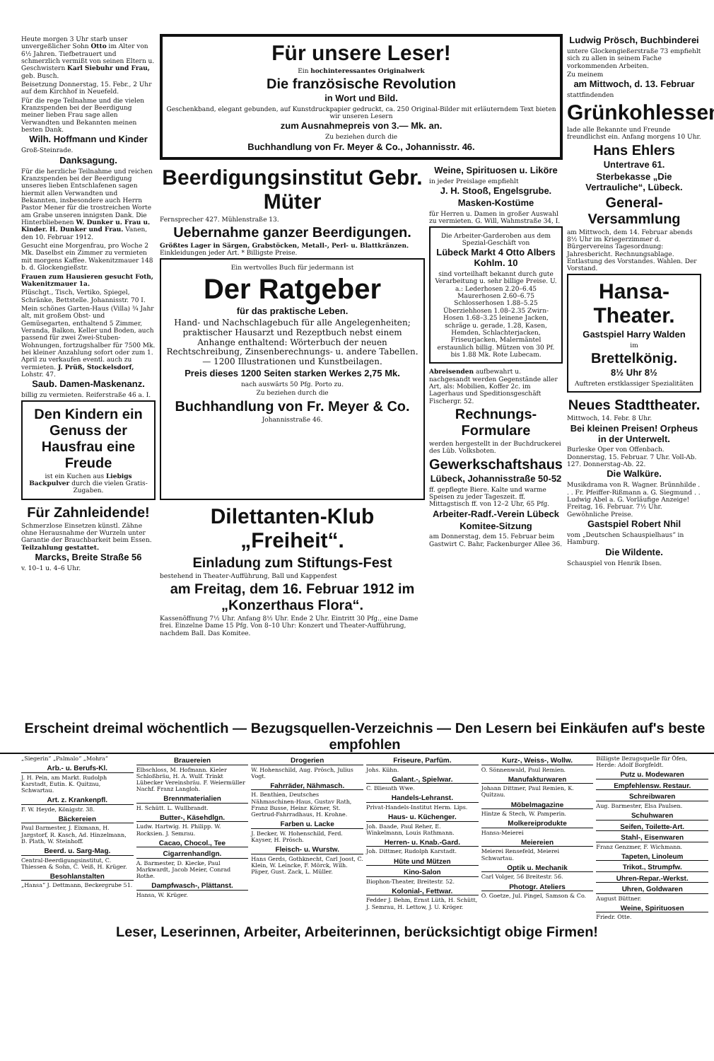Heute morgen 3 Uhr starb unser unvergeßlicher Sohn Otto im Alter von 6½ Jahren. Tiefbetrauert und schmerzlich vermißt von seinen Eltern u. Geschwistern Karl Siebuhr und Frau, geb. Busch.
Beisetzung Donnerstag, 15. Febr., 2 Uhr auf dem Kirchhof in Neuefeld.
Für die rege Teilnahme und die vielen Kranzspenden bei der Beerdigung meiner lieben Frau sage allen Verwandten und Bekannten meinen besten Dank.
Wilh. Hoffmann und Kinder
Groß-Steinrade.
Danksagung.
Für die herzliche Teilnahme und reichen Kranzspenden bei der Beerdigung unseres lieben Entschlafenen sagen hiermit allen Verwandten und Bekannten, insbesondere auch Herrn Pastor Mener für die trostreichen Worte am Grabe unseren innigsten Dank. Die Hinterbliebenen W. Dunker u. Frau u. Kinder. H. Dunker und Frau. Vanen, den 10. Februar 1912.
Gesucht eine Morgenfrau, pro Woche 2 Mk. Daselbst ein Zimmer zu vermieten mit morgens Kaffee. Wakenitzmauer 148 b. d. Glockengießstr.
Frauen zum Hausieren gesucht Foth, Wakenitzmauer 1a.
Plüschgt., Tisch, Vertiko, Spiegel, Schränke, Bettstelle. Johannisstr. 70 I.
Mein schönes Garten-Haus (Villa) ¾ Jahr alt, mit großem Obst- und Gemüsegarten, enthaltend 5 Zimmer, Veranda, Balkon, Keller und Boden, auch passend für zwei Zwei-Stuben-Wohnungen, fortzugshalber für 7500 Mk. bei kleiner Anzahlung sofort oder zum 1. April zu verkaufen eventl. auch zu vermieten. J. Prüß, Stockelsdorf, Lohstr. 47.
Saub. Damen-Maskenanz.
billig zu vermieten. Reiferstraße 46 a. I.
Den Kindern ein Genuss der Hausfrau eine Freude
ist ein Kuchen aus Liebigs Backpulver durch die vielen Gratis-Zugaben.
Für Zahnleidende!
Schmerzlose Einsetzen künstl. Zähne ohne Herausnahme der Wurzeln unter Garantie der Brauchbarkeit beim Essen. Teilzahlung gestattet.
Marcks, Breite Straße 56
v. 10–1 u. 4–6 Uhr.
Für unsere Leser!
Ein hochinteressantes Originalwerk
Die französische Revolution
in Wort und Bild.
Geschenkband, elegant gebunden, auf Kunstdruckpapier gedruckt, ca. 250 Original-Bilder mit erläuterndem Text bieten wir unseren Lesern
zum Ausnahmepreis von 3.— Mk. an.
Zu beziehen durch die
Buchhandlung von Fr. Meyer & Co., Johannisstr. 46.
Beerdigungsinstitut Gebr. Müter
Fernsprecher 427. Mühlenstraße 13.
Uebernahme ganzer Beerdigungen.
Größtes Lager in Särgen, Grabstöcken, Metall-, Perl- u. Blattkränzen. Einkleidungen jeder Art. * Billigste Preise.
Ein wertvolles Buch für jedermann ist
Der Ratgeber
für das praktische Leben.
Hand- und Nachschlagebuch für alle Angelegenheiten; praktischer Hausarzt und Rezeptbuch nebst einem Anhange enthaltend: Wörterbuch der neuen Rechtschreibung, Zinsenberechnungs- u. andere Tabellen. — 1200 Illustrationen und Kunstbeilagen.
Preis dieses 1200 Seiten starken Werkes 2,75 Mk.
nach auswärts 50 Pfg. Porto zu.
Zu beziehen durch die
Buchhandlung von Fr. Meyer & Co.
Johannisstraße 46.
Dilettanten-Klub „Freiheit“.
Einladung zum Stiftungs-Fest
bestehend in Theater-Aufführung, Ball und Kappenfest
am Freitag, dem 16. Februar 1912 im „Konzerthaus Flora“.
Kassenöffnung 7½ Uhr. Anfang 8½ Uhr. Ende 2 Uhr. Eintritt 30 Pfg., eine Dame frei. Einzelne Dame 15 Pfg. Von 8–10 Uhr: Konzert und Theater-Aufführung, nachdem Ball. Das Komitee.
Weine, Spirituosen u. Liköre
in jeder Preislage empfiehlt
J. H. Stooß, Engelsgrube.
Masken-Kostüme
für Herren u. Damen in großer Auswahl zu vermieten. G. Will, Wahmstraße 34, I.
Die Arbeiter-Garderoben aus dem Spezial-Geschäft von
Lübeck Markt 4 Otto Albers Kohlm. 10
sind vorteilhaft bekannt durch gute Verarbeitung u. sehr billige Preise. U. a.: Lederhosen 2.20–6.45 Maurerhosen 2.60–6.75 Schlosserhosen 1.88–5.25 Überziehhosen 1.08–2.35 Zwirn-Hosen 1.68–3.25 leinene Jacken, schräge u. gerade, 1.28, Kasen, Hemden, Schlachterjacken, Friseurjacken, Malermäntel erstaunlich billig. Mützen von 30 Pf. bis 1.88 Mk. Rote Lubecam.
Abreisenden aufbewahrt u. nachgesandt werden Gegenstände aller Art, als: Mobilien, Koffer 2c. im Lagerhaus und Speditionsgeschäft Fischergr. 52.
Rechnungs-Formulare
werden hergestellt in der Buchdruckerei des Lüb. Volksboten.
Gewerkschaftshaus
Lübeck, Johannisstraße 50-52
ff. gepflegte Biere. Kalte und warme Speisen zu jeder Tageszeit. ff. Mittagstisch ff. von 12–2 Uhr, 65 Pfg.
Arbeiter-Radf.-Verein Lübeck
Komitee-Sitzung
am Donnerstag, dem 15. Februar beim Gastwirt C. Bahr, Fackenburger Allee 36.
Ludwig Prösch, Buchbinderei
untere Glockengießerstraße 73 empfiehlt sich zu allen in seinem Fache vorkommenden Arbeiten.
Zu meinem
am Mittwoch, d. 13. Februar
stattfindenden
Grünkohlessen
lade alle Bekannte und Freunde freundlichst ein. Anfang morgens 10 Uhr.
Hans Ehlers
Untertrave 61.
Sterbekasse „Die Vertrauliche“, Lübeck.
General-Versammlung
am Mittwoch, dem 14. Februar abends 8½ Uhr im Kriegerzimmer d. Bürgervereins Tagesordnung: Jahresbericht. Rechnungsablage. Entlastung des Vorstandes. Wahlen. Der Vorstand.
Hansa-Theater.
Gastspiel Harry Walden
im
Brettelkönig.
8½ Uhr 8½
Auftreten erstklassiger Spezialitäten
Neues Stadttheater.
Mittwoch, 14. Febr. 8 Uhr.
Bei kleinen Preisen! Orpheus in der Unterwelt.
Burleske Oper von Offenbach. Donnerstag, 15. Februar. 7 Uhr. Voll-Ab. 127. Donnerstag-Ab. 22.
Die Walküre.
Musikdrama von R. Wagner. Brünnhilde . . . Fr. Pfeiffer-Rißmann a. G. Siegmund . . Ludwig Abel a. G. Vorläufige Anzeige! Freitag, 16. Februar. 7½ Uhr. Gewöhnliche Preise.
Gastspiel Robert Nhil
vom „Deutschen Schauspielhaus“ in Hamburg.
Die Wildente.
Schauspiel von Henrik Ibsen.
Erscheint dreimal wöchentlich — Bezugsquellen-Verzeichnis — Den Lesern bei Einkäufen auf's beste empfohlen
„Siegerin“ „Palmalo“ „Mohra“
Arb.- u. Berufs-Kl.
J. H. Pein, am Markt. Rudolph Karstadt, Eutin. K. Quitzau, Schwartau.
Art. z. Krankenpfl.
F. W. Heyde, Königstr. 38.
Bäckereien
Paul Barmester, J. Eixmann, H. Jargstorf, R. Kasch, Ad. Hinzelmann, B. Plath, W. Steinhoff.
Beerd. u. Sarg-Mag.
Central-Beerdigungsinstitut, C. Thiessen & Sohn, C. Veiß, H. Krüger.
Besohlanstalten
„Hansa“ J. Dettmann, Beckergrube 51.
Brauereien
Elbschloss, M. Hofmann. Kieler Schloßbräu, H. A. Wulf. Trinkt Lübecker Vereinsbräu. F. Weiermüller Nachf. Franz Langloh.
Brennmaterialien
H. Schütt. L. Wullbrandt.
Butter-, Käsehdlgn.
Ludw. Hartwig. H. Philipp. W. Rocksien. J. Semrau.
Cacao, Chocol., Tee
Cigarrenhandlgn.
A. Barmester, D. Kiecke, Paul Markwardt, Jacob Meier, Conrad Rothe.
Dampfwasch-, Plättanst.
Hansa, W. Krüger.
Drogerien
W. Hohenschild, Aug. Prösch, Julius Vogt.
Fahrräder, Nähmasch.
H. Benthien, Deutsches Nähmaschinen-Haus, Gustav Rath, Franz Busse, Heinr. Körner, St. Gertrud-Fahrradhaus, H. Krohne.
Farben u. Lacke
J. Becker, W. Hohenschild, Ferd. Kayser, H. Prösch.
Fleisch- u. Wurstw.
Hans Gerds, Gothknecht, Carl Joost, C. Klein, W. Leincke, F. Mörck, Wilh. Päper, Gust. Zack, L. Müller.
Friseure, Parfüm.
Johs. Kühn.
Galant.-, Spielwar.
C. Bliesath Wwe.
Handels-Lehranst.
Privat-Handels-Institut Herm. Lips.
Haus- u. Küchenger.
Joh. Baade, Paul Reher, E. Winkelmann, Louis Rathmann.
Herren- u. Knab.-Gard.
Joh. Dittmer, Rudolph Karstadt.
Hüte und Mützen
Kino-Salon
Biophon-Theater, Breitestr. 52.
Kolonial-, Fettwar.
Fedder J. Behm, Ernst Lüth, H. Schütt, J. Semrau, H. Lettow, J. U. Kröger.
Kurz-, Weiss-, Wollw.
O. Sönnenwald, Paul Remien.
Manufakturwaren
Johann Dittmer, Paul Remien, K. Quitzau.
Möbelmagazine
Hintze & Stech, W. Pamperin.
Molkereiprodukte
Hansa-Meierei
Meiereien
Meierei Rensefeld, Meierei Schwartau.
Optik u. Mechanik
Carl Volger, 56 Breitestr. 56.
Photogr. Ateliers
O. Goetze, Jul. Pingel, Samson & Co.
Billigste Bezugsquelle für Öfen, Herde: Adolf Borgfeldt.
Putz u. Modewaren
Empfehlensw. Restaur.
Schreibwaren
Aug. Barmester, Elsa Paulsen.
Schuhwaren
Seifen, Toilette-Art.
Stahl-, Eisenwaren
Franz Genzmer, F. Wichmann.
Tapeten, Linoleum
Trikot., Strumpfw.
Uhren-Repar.-Werkst.
Uhren, Goldwaren
August Büttner.
Weine, Spirituosen
Friedr. Otte.
Leser, Leserinnen, Arbeiter, Arbeiterinnen, berücksichtigt obige Firmen!